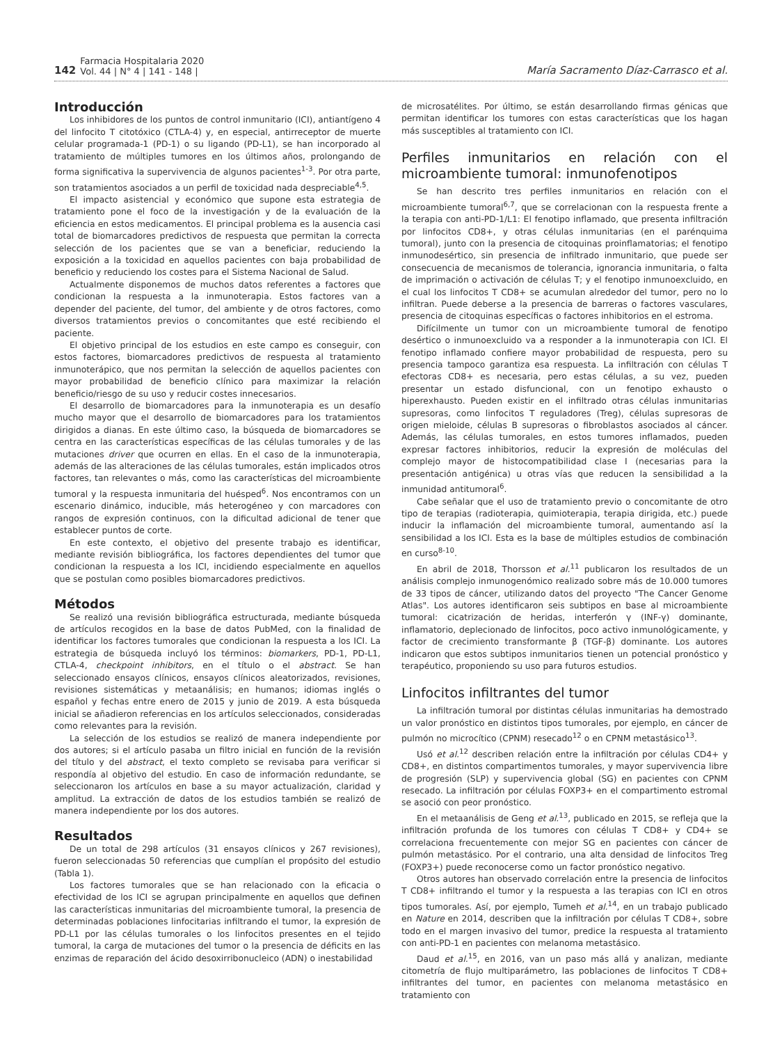142 Farmacia Hospitalaria 2020
Vol. 44 | N° 4 | 141 - 148 | María Sacramento Díaz-Carrasco et al.
Introducción
Los inhibidores de los puntos de control inmunitario (ICI), antiantígeno 4 del linfocito T citotóxico (CTLA-4) y, en especial, antirreceptor de muerte celular programada-1 (PD-1) o su ligando (PD-L1), se han incorporado al tratamiento de múltiples tumores en los últimos años, prolongando de forma significativa la supervivencia de algunos pacientes<sup>1-3</sup>. Por otra parte, son tratamientos asociados a un perfil de toxicidad nada despreciable<sup>4,5</sup>.
El impacto asistencial y económico que supone esta estrategia de tratamiento pone el foco de la investigación y de la evaluación de la eficiencia en estos medicamentos. El principal problema es la ausencia casi total de biomarcadores predictivos de respuesta que permitan la correcta selección de los pacientes que se van a beneficiar, reduciendo la exposición a la toxicidad en aquellos pacientes con baja probabilidad de beneficio y reduciendo los costes para el Sistema Nacional de Salud.
Actualmente disponemos de muchos datos referentes a factores que condicionan la respuesta a la inmunoterapia. Estos factores van a depender del paciente, del tumor, del ambiente y de otros factores, como diversos tratamientos previos o concomitantes que esté recibiendo el paciente.
El objetivo principal de los estudios en este campo es conseguir, con estos factores, biomarcadores predictivos de respuesta al tratamiento inmunoterápico, que nos permitan la selección de aquellos pacientes con mayor probabilidad de beneficio clínico para maximizar la relación beneficio/riesgo de su uso y reducir costes innecesarios.
El desarrollo de biomarcadores para la inmunoterapia es un desafío mucho mayor que el desarrollo de biomarcadores para los tratamientos dirigidos a dianas. En este último caso, la búsqueda de biomarcadores se centra en las características específicas de las células tumorales y de las mutaciones driver que ocurren en ellas. En el caso de la inmunoterapia, además de las alteraciones de las células tumorales, están implicados otros factores, tan relevantes o más, como las características del microambiente tumoral y la respuesta inmunitaria del huésped<sup>6</sup>. Nos encontramos con un escenario dinámico, inducible, más heterogéneo y con marcadores con rangos de expresión continuos, con la dificultad adicional de tener que establecer puntos de corte.
En este contexto, el objetivo del presente trabajo es identificar, mediante revisión bibliográfica, los factores dependientes del tumor que condicionan la respuesta a los ICI, incidiendo especialmente en aquellos que se postulan como posibles biomarcadores predictivos.
Métodos
Se realizó una revisión bibliográfica estructurada, mediante búsqueda de artículos recogidos en la base de datos PubMed, con la finalidad de identificar los factores tumorales que condicionan la respuesta a los ICI. La estrategia de búsqueda incluyó los términos: biomarkers, PD-1, PD-L1, CTLA-4, checkpoint inhibitors, en el título o el abstract. Se han seleccionado ensayos clínicos, ensayos clínicos aleatorizados, revisiones, revisiones sistemáticas y metaanálisis; en humanos; idiomas inglés o español y fechas entre enero de 2015 y junio de 2019. A esta búsqueda inicial se añadieron referencias en los artículos seleccionados, consideradas como relevantes para la revisión.
La selección de los estudios se realizó de manera independiente por dos autores; si el artículo pasaba un filtro inicial en función de la revisión del título y del abstract, el texto completo se revisaba para verificar si respondía al objetivo del estudio. En caso de información redundante, se seleccionaron los artículos en base a su mayor actualización, claridad y amplitud. La extracción de datos de los estudios también se realizó de manera independiente por los dos autores.
Resultados
De un total de 298 artículos (31 ensayos clínicos y 267 revisiones), fueron seleccionadas 50 referencias que cumplían el propósito del estudio (Tabla 1).
Los factores tumorales que se han relacionado con la eficacia o efectividad de los ICI se agrupan principalmente en aquellos que definen las características inmunitarias del microambiente tumoral, la presencia de determinadas poblaciones linfocitarias infiltrando el tumor, la expresión de PD-L1 por las células tumorales o los linfocitos presentes en el tejido tumoral, la carga de mutaciones del tumor o la presencia de déficits en las enzimas de reparación del ácido desoxirribonucleico (ADN) o inestabilidad
de microsatélites. Por último, se están desarrollando firmas génicas que permitan identificar los tumores con estas características que los hagan más susceptibles al tratamiento con ICI.
Perfiles inmunitarios en relación con el microambiente tumoral: inmunofenotipos
Se han descrito tres perfiles inmunitarios en relación con el microambiente tumoral<sup>6,7</sup>, que se correlacionan con la respuesta frente a la terapia con anti-PD-1/L1: El fenotipo inflamado, que presenta infiltración por linfocitos CD8+, y otras células inmunitarias (en el parénquima tumoral), junto con la presencia de citoquinas proinflamatorias; el fenotipo inmunodesértico, sin presencia de infiltrado inmunitario, que puede ser consecuencia de mecanismos de tolerancia, ignorancia inmunitaria, o falta de imprimación o activación de células T; y el fenotipo inmunoexcluido, en el cual los linfocitos T CD8+ se acumulan alrededor del tumor, pero no lo infiltran. Puede deberse a la presencia de barreras o factores vasculares, presencia de citoquinas específicas o factores inhibitorios en el estroma.
Difícilmente un tumor con un microambiente tumoral de fenotipo desértico o inmunoexcluido va a responder a la inmunoterapia con ICI. El fenotipo inflamado confiere mayor probabilidad de respuesta, pero su presencia tampoco garantiza esa respuesta. La infiltración con células T efectoras CD8+ es necesaria, pero estas células, a su vez, pueden presentar un estado disfuncional, con un fenotipo exhausto o hiperexhausto. Pueden existir en el infiltrado otras células inmunitarias supresoras, como linfocitos T reguladores (Treg), células supresoras de origen mieloide, células B supresoras o fibroblastos asociados al cáncer. Además, las células tumorales, en estos tumores inflamados, pueden expresar factores inhibitorios, reducir la expresión de moléculas del complejo mayor de histocompatibilidad clase I (necesarias para la presentación antigénica) u otras vías que reducen la sensibilidad a la inmunidad antitumoral<sup>6</sup>.
Cabe señalar que el uso de tratamiento previo o concomitante de otro tipo de terapias (radioterapia, quimioterapia, terapia dirigida, etc.) puede inducir la inflamación del microambiente tumoral, aumentando así la sensibilidad a los ICI. Esta es la base de múltiples estudios de combinación en curso<sup>8-10</sup>.
En abril de 2018, Thorsson et al.<sup>11</sup> publicaron los resultados de un análisis complejo inmunogenómico realizado sobre más de 10.000 tumores de 33 tipos de cáncer, utilizando datos del proyecto "The Cancer Genome Atlas". Los autores identificaron seis subtipos en base al microambiente tumoral: cicatrización de heridas, interferón γ (INF-γ) dominante, inflamatorio, deplecionado de linfocitos, poco activo inmunológicamente, y factor de crecimiento transformante β (TGF-β) dominante. Los autores indicaron que estos subtipos inmunitarios tienen un potencial pronóstico y terapéutico, proponiendo su uso para futuros estudios.
Linfocitos infiltrantes del tumor
La infiltración tumoral por distintas células inmunitarias ha demostrado un valor pronóstico en distintos tipos tumorales, por ejemplo, en cáncer de pulmón no microcítico (CPNM) resecado<sup>12</sup> o en CPNM metastásico<sup>13</sup>.
Usó et al.<sup>12</sup> describen relación entre la infiltración por células CD4+ y CD8+, en distintos compartimentos tumorales, y mayor supervivencia libre de progresión (SLP) y supervivencia global (SG) en pacientes con CPNM resecado. La infiltración por células FOXP3+ en el compartimento estromal se asoció con peor pronóstico.
En el metaanálisis de Geng et al.<sup>13</sup>, publicado en 2015, se refleja que la infiltración profunda de los tumores con células T CD8+ y CD4+ se correlaciona frecuentemente con mejor SG en pacientes con cáncer de pulmón metastásico. Por el contrario, una alta densidad de linfocitos Treg (FOXP3+) puede reconocerse como un factor pronóstico negativo.
Otros autores han observado correlación entre la presencia de linfocitos T CD8+ infiltrando el tumor y la respuesta a las terapias con ICI en otros tipos tumorales. Así, por ejemplo, Tumeh et al.<sup>14</sup>, en un trabajo publicado en Nature en 2014, describen que la infiltración por células T CD8+, sobre todo en el margen invasivo del tumor, predice la respuesta al tratamiento con anti-PD-1 en pacientes con melanoma metastásico.
Daud et al.<sup>15</sup>, en 2016, van un paso más allá y analizan, mediante citometría de flujo multiparámetro, las poblaciones de linfocitos T CD8+ infiltrantes del tumor, en pacientes con melanoma metastásico en tratamiento con